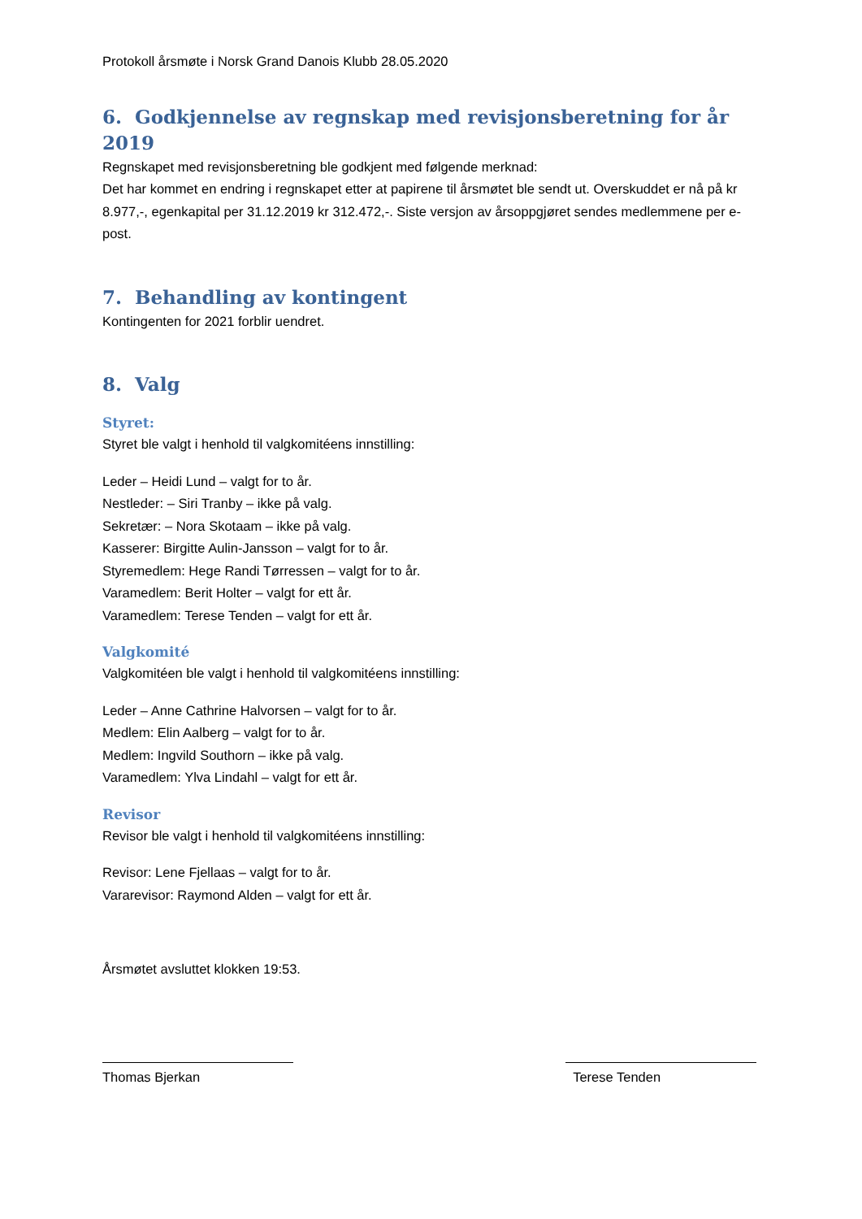Protokoll årsmøte i Norsk Grand Danois Klubb 28.05.2020
6. Godkjennelse av regnskap med revisjonsberetning for år 2019
Regnskapet med revisjonsberetning ble godkjent med følgende merknad:
Det har kommet en endring i regnskapet etter at papirene til årsmøtet ble sendt ut. Overskuddet er nå på kr 8.977,-, egenkapital per 31.12.2019 kr 312.472,-. Siste versjon av årsoppgjøret sendes medlemmene per e-post.
7. Behandling av kontingent
Kontingenten for 2021 forblir uendret.
8. Valg
Styret:
Styret ble valgt i henhold til valgkomitéens innstilling:
Leder – Heidi Lund – valgt for to år.
Nestleder: – Siri Tranby – ikke på valg.
Sekretær: – Nora Skotaam – ikke på valg.
Kasserer: Birgitte Aulin-Jansson – valgt for to år.
Styremedlem: Hege Randi Tørressen – valgt for to år.
Varamedlem: Berit Holter – valgt for ett år.
Varamedlem: Terese Tenden – valgt for ett år.
Valgkomité
Valgkomitéen ble valgt i henhold til valgkomitéens innstilling:
Leder – Anne Cathrine Halvorsen – valgt for to år.
Medlem: Elin Aalberg – valgt for to år.
Medlem: Ingvild Southorn – ikke på valg.
Varamedlem: Ylva Lindahl – valgt for ett år.
Revisor
Revisor ble valgt i henhold til valgkomitéens innstilling:
Revisor: Lene Fjellaas – valgt for to år.
Vararevisor: Raymond Alden – valgt for ett år.
Årsmøtet avsluttet klokken 19:53.
Thomas Bjerkan Terese Tenden